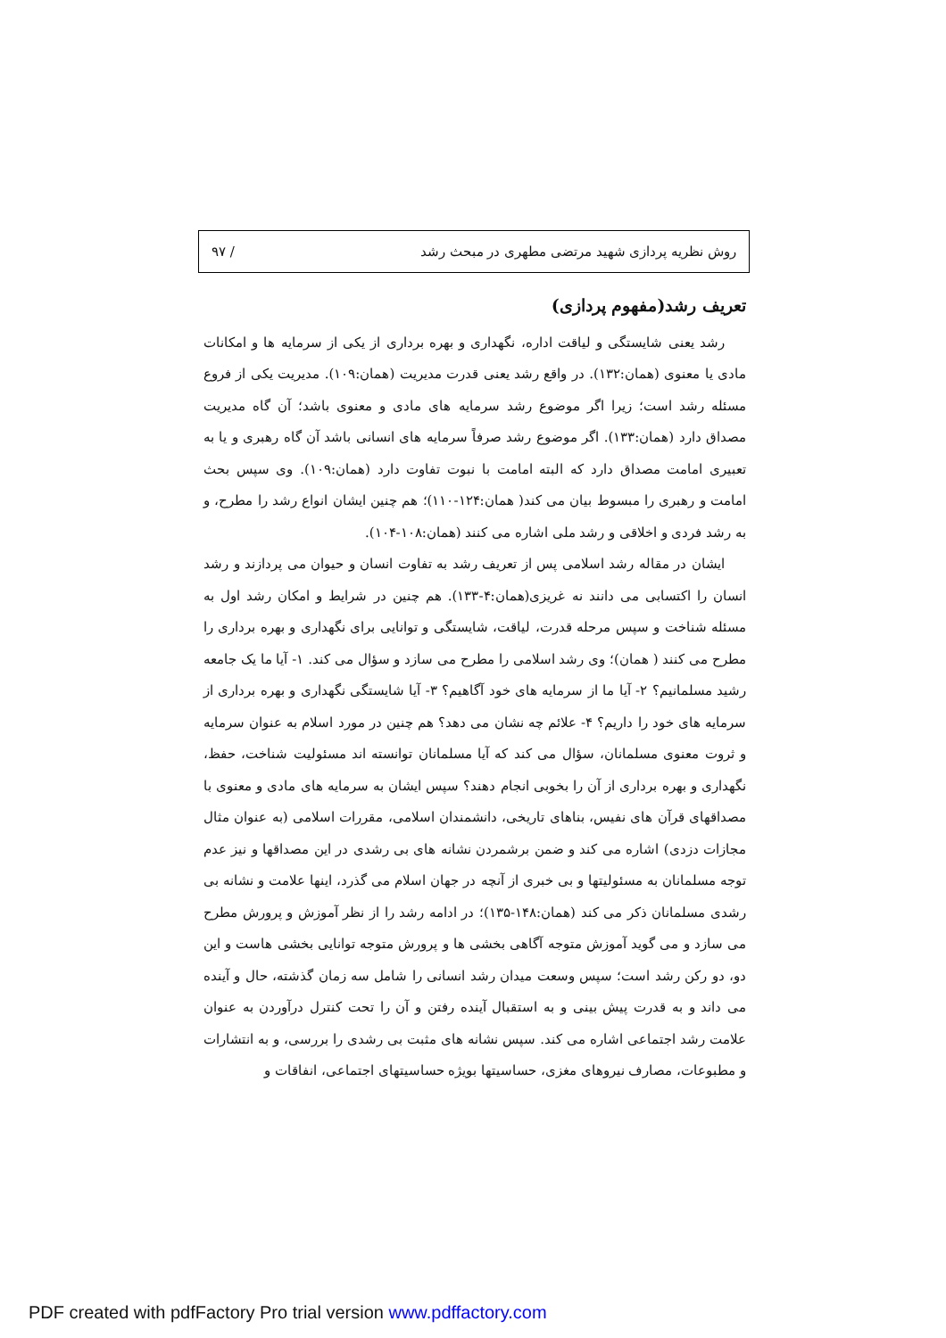روش نظریه پردازی شهید مرتضی مطهری در مبحث رشد / ۹۷
تعریف رشد(مفهوم پردازی)
رشد یعنی شایستگی و لیاقت اداره، نگهداری و بهره برداری از یکی از سرمایه ها و امکانات مادی یا معنوی (همان:۱۳۲). در واقع رشد یعنی قدرت مدیریت (همان:۱۰۹). مدیریت یکی از فروع مسئله رشد است؛ زیرا اگر موضوع رشد سرمایه های مادی و معنوی باشد؛ آن گاه مدیریت مصداق دارد (همان:۱۳۳). اگر موضوع رشد صرفاً سرمایه های انسانی باشد آن گاه رهبری و یا به تعبیری امامت مصداق دارد که البته امامت با نبوت تفاوت دارد (همان:۱۰۹). وی سپس بحث امامت و رهبری را مبسوط بیان می کند( همان:۱۲۴-۱۱۰)؛ هم چنین ایشان انواع رشد را مطرح، و به رشد فردی و اخلاقی و رشد ملی اشاره می کنند (همان:۱۰۸-۱۰۴).
ایشان در مقاله رشد اسلامی پس از تعریف رشد به تفاوت انسان و حیوان می پردازند و رشد انسان را اکتسابی می دانند نه غریزی(همان:۴-۱۳۳). هم چنین در شرایط و امکان رشد اول به مسئله شناخت و سپس مرحله قدرت، لیاقت، شایستگی و توانایی برای نگهداری و بهره برداری را مطرح می کنند ( همان)؛ وی رشد اسلامی را مطرح می سازد و سؤال می کند. ۱- آیا ما یک جامعه رشید مسلمانیم؟ ۲- آیا ما از سرمایه های خود آگاهیم؟ ۳- آیا شایستگی نگهداری و بهره برداری از سرمایه های خود را داریم؟ ۴- علائم چه نشان می دهد؟ هم چنین در مورد اسلام به عنوان سرمایه و ثروت معنوی مسلمانان، سؤال می کند که آیا مسلمانان توانسته اند مسئولیت شناخت، حفظ، نگهداری و بهره برداری از آن را بخوبی انجام دهند؟ سپس ایشان به سرمایه های مادی و معنوی با مصداقهای قرآن های نفیس، بناهای تاریخی، دانشمندان اسلامی، مقررات اسلامی (به عنوان مثال مجازات دزدی) اشاره می کند و ضمن برشمردن نشانه های بی رشدی در این مصداقها و نیز عدم توجه مسلمانان به مسئولیتها و بی خبری از آنچه در جهان اسلام می گذرد، اینها علامت و نشانه بی رشدی مسلمانان ذکر می کند (همان:۱۴۸-۱۳۵)؛ در ادامه رشد را از نظر آموزش و پرورش مطرح می سازد و می گوید آموزش متوجه آگاهی بخشی ها و پرورش متوجه توانایی بخشی هاست و این دو، دو رکن رشد است؛ سپس وسعت میدان رشد انسانی را شامل سه زمان گذشته، حال و آینده می داند و به قدرت پیش بینی و به استقبال آینده رفتن و آن را تحت کنترل درآوردن به عنوان علامت رشد اجتماعی اشاره می کند. سپس نشانه های مثبت بی رشدی را بررسی، و به انتشارات و مطبوعات، مصارف نیروهای مغزی، حساسیتها بویژه حساسیتهای اجتماعی، انفاقات و
PDF created with pdfFactory Pro trial version www.pdffactory.com